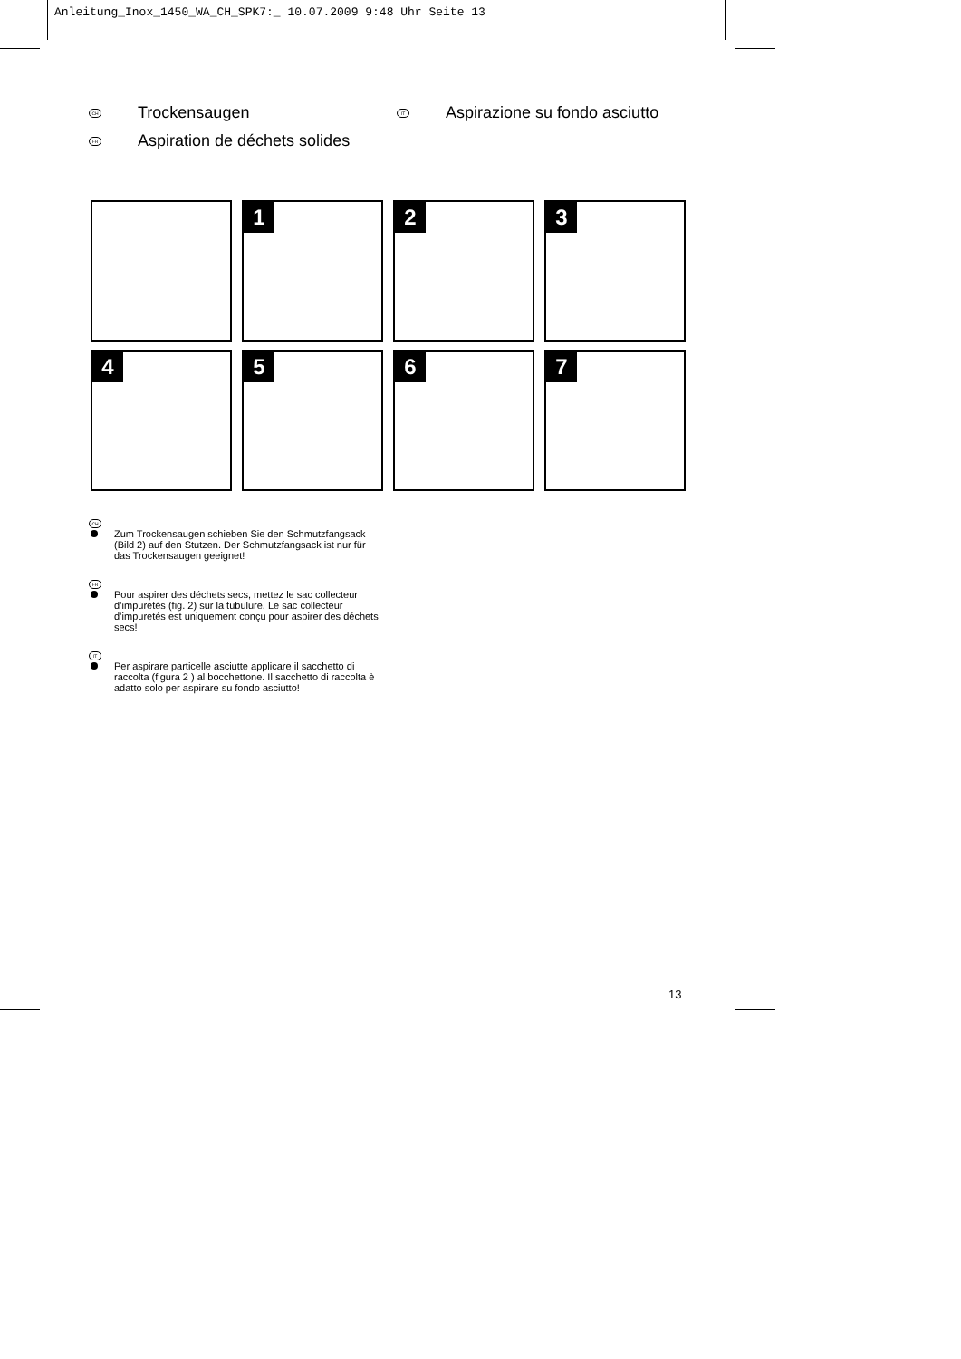Anleitung_Inox_1450_WA_CH_SPK7:_ 10.07.2009 9:48 Uhr Seite 13
CH Trockensaugen
FR Aspiration de déchets solides
IT Aspirazione su fondo asciutto
1
2
3
4
5
6
7
CH
Zum Trockensaugen schieben Sie den Schmutzfangsack (Bild 2) auf den Stutzen. Der Schmutzfangsack ist nur für das Trockensaugen geeignet!
FR
Pour aspirer des déchets secs, mettez le sac collecteur d’impuretés (fig. 2) sur la tubulure. Le sac collecteur d’impuretés est uniquement conçu pour aspirer des déchets secs!
IT
Per aspirare particelle asciutte applicare il sacchetto di raccolta (figura 2 ) al bocchettone. Il sacchetto di raccolta è adatto solo per aspirare su fondo asciutto!
13